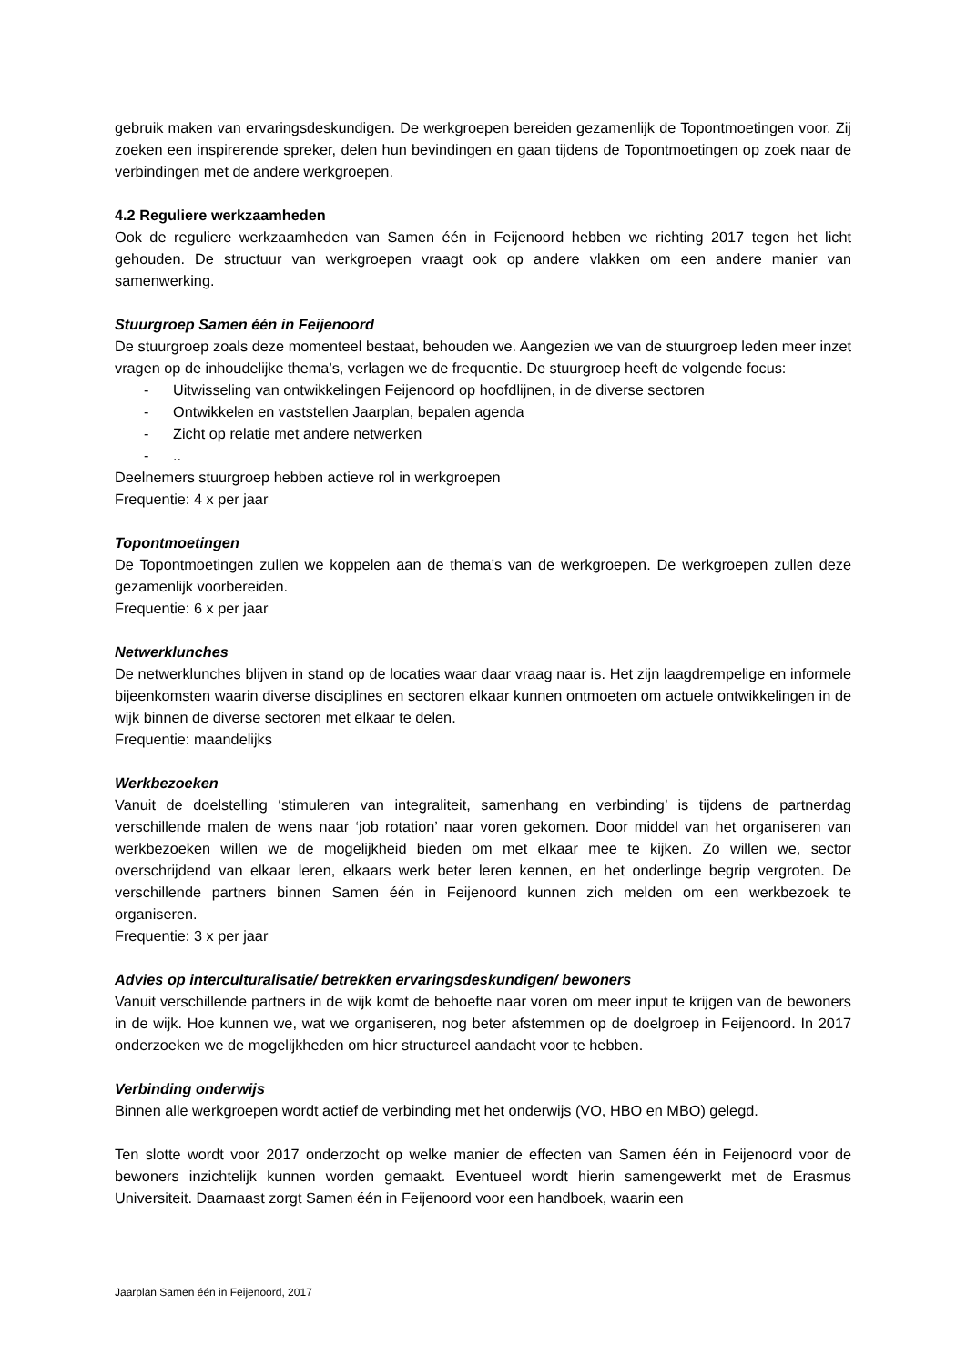gebruik maken van ervaringsdeskundigen. De werkgroepen bereiden gezamenlijk de Topontmoetingen voor. Zij zoeken een inspirerende spreker, delen hun bevindingen en gaan tijdens de Topontmoetingen op zoek naar de verbindingen met de andere werkgroepen.
4.2 Reguliere werkzaamheden
Ook de reguliere werkzaamheden van Samen één in Feijenoord hebben we richting 2017 tegen het licht gehouden. De structuur van werkgroepen vraagt ook op andere vlakken om een andere manier van samenwerking.
Stuurgroep Samen één in Feijenoord
De stuurgroep zoals deze momenteel bestaat, behouden we. Aangezien we van de stuurgroep leden meer inzet vragen op de inhoudelijke thema’s, verlagen we de frequentie. De stuurgroep heeft de volgende focus:
- Uitwisseling van ontwikkelingen Feijenoord op hoofdlijnen, in de diverse sectoren
- Ontwikkelen en vaststellen Jaarplan, bepalen agenda
- Zicht op relatie met andere netwerken
-..
Deelnemers stuurgroep hebben actieve rol in werkgroepen
Frequentie: 4 x per jaar
Topontmoetingen
De Topontmoetingen zullen we koppelen aan de thema’s van de werkgroepen. De werkgroepen zullen deze gezamenlijk voorbereiden.
Frequentie: 6 x per jaar
Netwerklunches
De netwerklunches blijven in stand op de locaties waar daar vraag naar is. Het zijn laagdrempelige en informele bijeenkomsten waarin diverse disciplines en sectoren elkaar kunnen ontmoeten om actuele ontwikkelingen in de wijk binnen de diverse sectoren met elkaar te delen.
Frequentie: maandelijks
Werkbezoeken
Vanuit de doelstelling ‘stimuleren van integraliteit, samenhang en verbinding’ is tijdens de partnerdag verschillende malen de wens naar ‘job rotation’ naar voren gekomen. Door middel van het organiseren van werkbezoeken willen we de mogelijkheid bieden om met elkaar mee te kijken. Zo willen we, sector overschrijdend van elkaar leren, elkaars werk beter leren kennen, en het onderlinge begrip vergroten. De verschillende partners binnen Samen één in Feijenoord kunnen zich melden om een werkbezoek te organiseren.
Frequentie: 3 x per jaar
Advies op interculturalisatie/ betrekken ervaringsdeskundigen/ bewoners
Vanuit verschillende partners in de wijk komt de behoefte naar voren om meer input te krijgen van de bewoners in de wijk. Hoe kunnen we, wat we organiseren, nog beter afstemmen op de doelgroep in Feijenoord. In 2017 onderzoeken we de mogelijkheden om hier structureel aandacht voor te hebben.
Verbinding onderwijs
Binnen alle werkgroepen wordt actief de verbinding met het onderwijs (VO, HBO en MBO) gelegd.
Ten slotte wordt voor 2017 onderzocht op welke manier de effecten van Samen één in Feijenoord voor de bewoners inzichtelijk kunnen worden gemaakt. Eventueel wordt hierin samengewerkt met de Erasmus Universiteit. Daarnaast zorgt Samen één in Feijenoord voor een handboek, waarin een
Jaarplan Samen één in Feijenoord, 2017